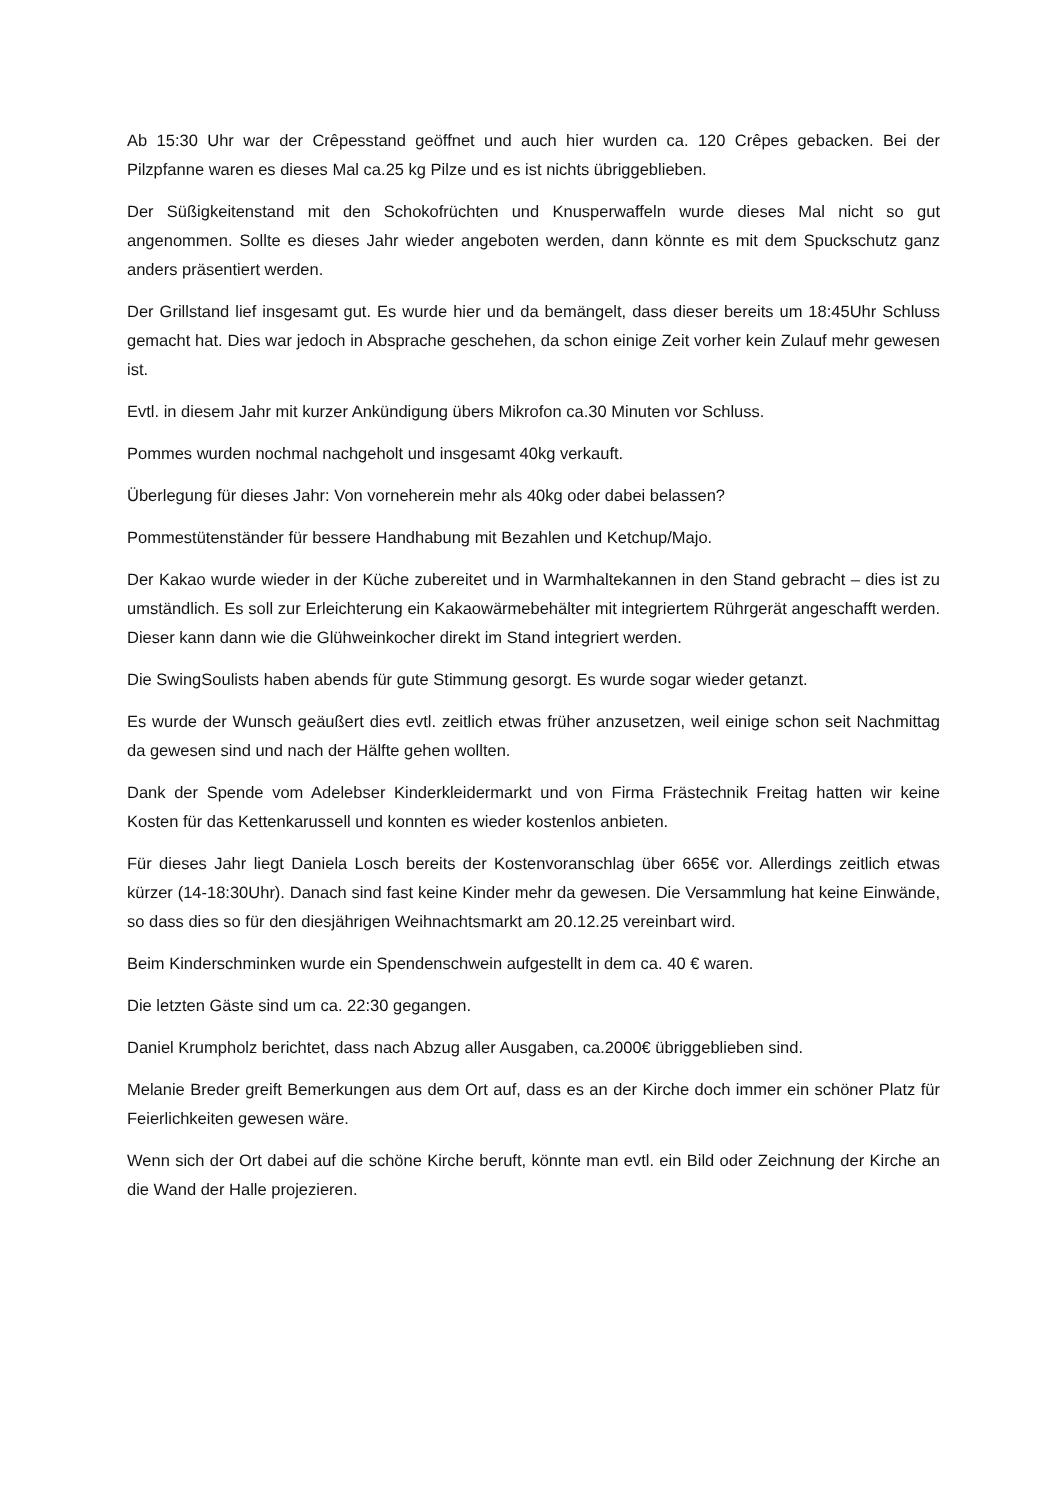Ab 15:30 Uhr war der Crêpesstand geöffnet und auch hier wurden ca. 120 Crêpes gebacken. Bei der Pilzpfanne waren es dieses Mal ca.25 kg Pilze und es ist nichts übriggeblieben.
Der Süßigkeitenstand mit den Schokofrüchten und Knusperwaffeln wurde dieses Mal nicht so gut angenommen. Sollte es dieses Jahr wieder angeboten werden, dann könnte es mit dem Spuckschutz ganz anders präsentiert werden.
Der Grillstand lief insgesamt gut. Es wurde hier und da bemängelt, dass dieser bereits um 18:45Uhr Schluss gemacht hat. Dies war jedoch in Absprache geschehen, da schon einige Zeit vorher kein Zulauf mehr gewesen ist.
Evtl. in diesem Jahr mit kurzer Ankündigung übers Mikrofon ca.30 Minuten vor Schluss.
Pommes wurden nochmal nachgeholt und insgesamt 40kg verkauft.
Überlegung für dieses Jahr: Von vorneherein mehr als 40kg oder dabei belassen?
Pommestütenständer für bessere Handhabung mit Bezahlen und Ketchup/Majo.
Der Kakao wurde wieder in der Küche zubereitet und in Warmhaltekannen in den Stand gebracht – dies ist zu umständlich. Es soll zur Erleichterung ein Kakaowärmebehälter mit integriertem Rührgerät angeschafft werden. Dieser kann dann wie die Glühweinkocher direkt im Stand integriert werden.
Die SwingSoulists haben abends für gute Stimmung gesorgt. Es wurde sogar wieder getanzt.
Es wurde der Wunsch geäußert dies evtl. zeitlich etwas früher anzusetzen, weil einige schon seit Nachmittag da gewesen sind und nach der Hälfte gehen wollten.
Dank der Spende vom Adelebser Kinderkleidermarkt und von Firma Frästechnik Freitag hatten wir keine Kosten für das Kettenkarussell und konnten es wieder kostenlos anbieten.
Für dieses Jahr liegt Daniela Losch bereits der Kostenvoranschlag über 665€ vor. Allerdings zeitlich etwas kürzer (14-18:30Uhr). Danach sind fast keine Kinder mehr da gewesen. Die Versammlung hat keine Einwände, so dass dies so für den diesjährigen Weihnachtsmarkt am 20.12.25 vereinbart wird.
Beim Kinderschminken wurde ein Spendenschwein aufgestellt in dem ca. 40 € waren.
Die letzten Gäste sind um ca. 22:30 gegangen.
Daniel Krumpholz berichtet, dass nach Abzug aller Ausgaben, ca.2000€ übriggeblieben sind.
Melanie Breder greift Bemerkungen aus dem Ort auf, dass es an der Kirche doch immer ein schöner Platz für Feierlichkeiten gewesen wäre.
Wenn sich der Ort dabei auf die schöne Kirche beruft, könnte man evtl. ein Bild oder Zeichnung der Kirche an die Wand der Halle projezieren.